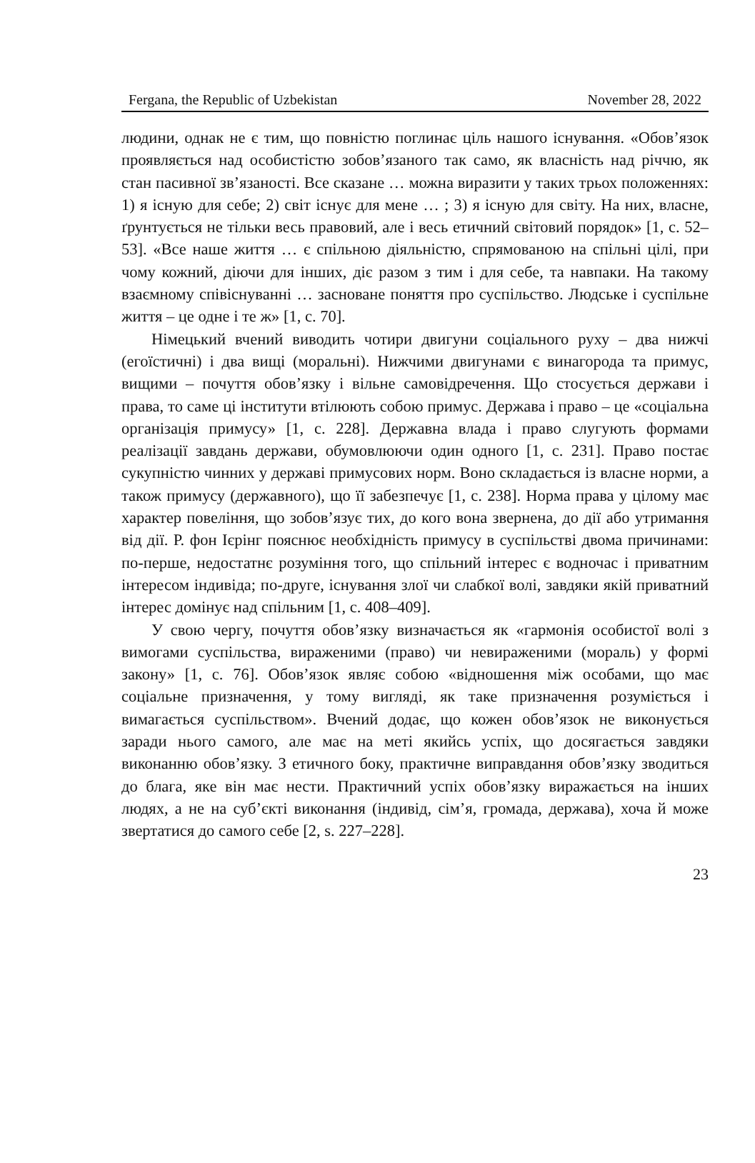Fergana, the Republic of Uzbekistan November 28, 2022
людини, однак не є тим, що повністю поглинає ціль нашого існування. «Обов’язок проявляється над особистістю зобов’язаного так само, як власність над річчю, як стан пасивної зв’язаності. Все сказане … можна виразити у таких трьох положеннях: 1) я існую для себе; 2) світ існує для мене … ; 3) я існую для світу. На них, власне, ґрунтується не тільки весь правовий, але і весь етичний світовий порядок» [1, с. 52–53]. «Все наше життя … є спільною діяльністю, спрямованою на спільні цілі, при чому кожний, діючи для інших, діє разом з тим і для себе, та навпаки. На такому взаємному співіснуванні … засноване поняття про суспільство. Людське і суспільне життя – це одне і те ж» [1, с. 70].
Німецький вчений виводить чотири двигуни соціального руху – два нижчі (егоїстичні) і два вищі (моральні). Нижчими двигунами є винагорода та примус, вищими – почуття обов’язку і вільне самовідречення. Що стосується держави і права, то саме ці інститути втілюють собою примус. Держава і право – це «соціальна організація примусу» [1, с. 228]. Державна влада і право слугують формами реалізації завдань держави, обумовлюючи один одного [1, с. 231]. Право постає сукупністю чинних у державі примусових норм. Воно складається із власне норми, а також примусу (державного), що її забезпечує [1, с. 238]. Норма права у цілому має характер повеління, що зобов’язує тих, до кого вона звернена, до дії або утримання від дії. Р. фон Ієрінг пояснює необхідність примусу в суспільстві двома причинами: по-перше, недостатнє розуміння того, що спільний інтерес є водночас і приватним інтересом індивіда; по-друге, існування злої чи слабкої волі, завдяки якій приватний інтерес домінує над спільним [1, с. 408–409].
У свою чергу, почуття обов’язку визначається як «гармонія особистої волі з вимогами суспільства, вираженими (право) чи невираженими (мораль) у формі закону» [1, с. 76]. Обов’язок являє собою «відношення між особами, що має соціальне призначення, у тому вигляді, як таке призначення розуміється і вимагається суспільством». Вчений додає, що кожен обов’язок не виконується заради нього самого, але має на меті якийсь успіх, що досягається завдяки виконанню обов’язку. З етичного боку, практичне виправдання обов’язку зводиться до блага, яке він має нести. Практичний успіх обов’язку виражається на інших людях, а не на суб’єкті виконання (індивід, сім’я, громада, держава), хоча й може звертатися до самого себе [2, s. 227–228].
23